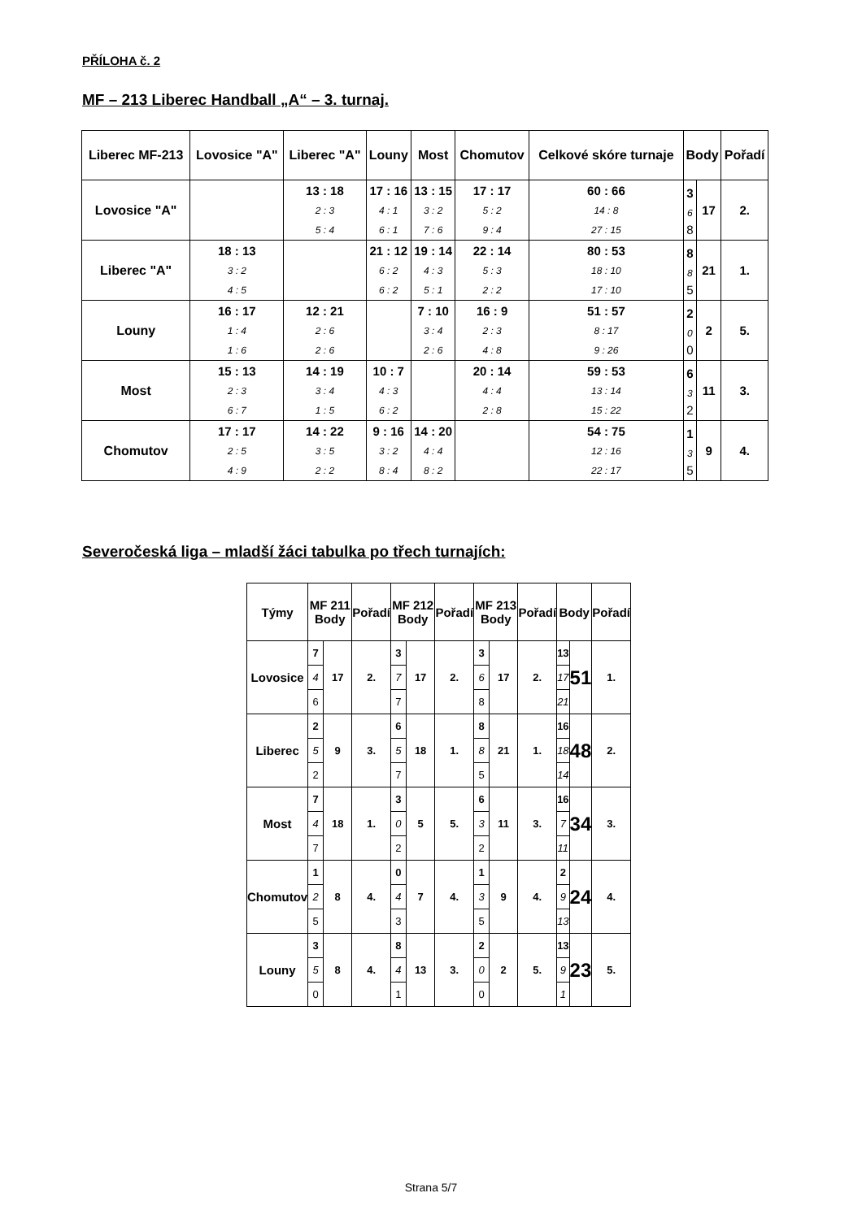PŘÍLOHA č. 2
MF – 213 Liberec Handball „A“ – 3. turnaj.
| Liberec MF-213 | Lovosice "A" | Liberec "A" | Louny | Most | Chomutov | Celkové skóre turnaje | Body | | Pořadí |
| --- | --- | --- | --- | --- | --- | --- | --- | --- | --- |
| Lovosice "A" | | 13 : 18 2 : 3 5 : 4 | 17 : 16 4 : 1 6 : 1 | 13 : 15 3 : 2 7 : 6 | 17 : 17 5 : 2 9 : 4 | 60 : 66 14 : 8 27 : 15 | 3 6 8 | 17 | 2. |
| Liberec "A" | 18 : 13 3 : 2 4 : 5 | | 21 : 12 6 : 2 6 : 2 | 19 : 14 4 : 3 5 : 1 | 22 : 14 5 : 3 2 : 2 | 80 : 53 18 : 10 17 : 10 | 8 8 5 | 21 | 1. |
| Louny | 16 : 17 1 : 4 1 : 6 | 12 : 21 2 : 6 2 : 6 | | 7 : 10 3 : 4 2 : 6 | 16 : 9 2 : 3 4 : 8 | 51 : 57 8 : 17 9 : 26 | 2 0 0 | 2 | 5. |
| Most | 15 : 13 2 : 3 6 : 7 | 14 : 19 3 : 4 1 : 5 | 10 : 7 4 : 3 6 : 2 | | 20 : 14 4 : 4 2 : 8 | 59 : 53 13 : 14 15 : 22 | 6 3 2 | 11 | 3. |
| Chomutov | 17 : 17 2 : 5 4 : 9 | 14 : 22 3 : 5 2 : 2 | 9 : 16 3 : 2 8 : 4 | 14 : 20 4 : 4 8 : 2 | | 54 : 75 12 : 16 22 : 17 | 1 3 5 | 9 | 4. |
Severočeská liga – mladší žáci tabulka po třech turnajích:
| Týmy | MF 211 Body | | Pořadí | MF 212 Body | | Pořadí | MF 213 Body | | Pořadí | Body | | Pořadí |
| --- | --- | --- | --- | --- | --- | --- | --- | --- | --- | --- | --- | --- |
| Lovosice | 7 | 17 | 2. | 3 | 17 | 2. | 3 | 17 | 2. | 13 | 51 | 1. |
| | 4 | | | 7 | | | 6 | | | 17 | | |
| | 6 | | | 7 | | | 8 | | | 21 | | |
| Liberec | 2 | 9 | 3. | 6 | 18 | 1. | 8 | 21 | 1. | 16 | 48 | 2. |
| | 5 | | | 5 | | | 8 | | | 18 | | |
| | 2 | | | 7 | | | 5 | | | 14 | | |
| Most | 7 | 18 | 1. | 3 | 5 | 5. | 6 | 11 | 3. | 16 | 34 | 3. |
| | 4 | | | 0 | | | 3 | | | 7 | | |
| | 7 | | | 2 | | | 2 | | | 11 | | |
| Chomutov | 1 | 8 | 4. | 0 | 7 | 4. | 1 | 9 | 4. | 2 | 24 | 4. |
| | 2 | | | 4 | | | 3 | | | 9 | | |
| | 5 | | | 3 | | | 5 | | | 13 | | |
| Louny | 3 | 8 | 4. | 8 | 13 | 3. | 2 | 2 | 5. | 13 | 23 | 5. |
| | 5 | | | 4 | | | 0 | | | 9 | | |
| | 0 | | | 1 | | | 0 | | | 1 | | |
Strana 5/7